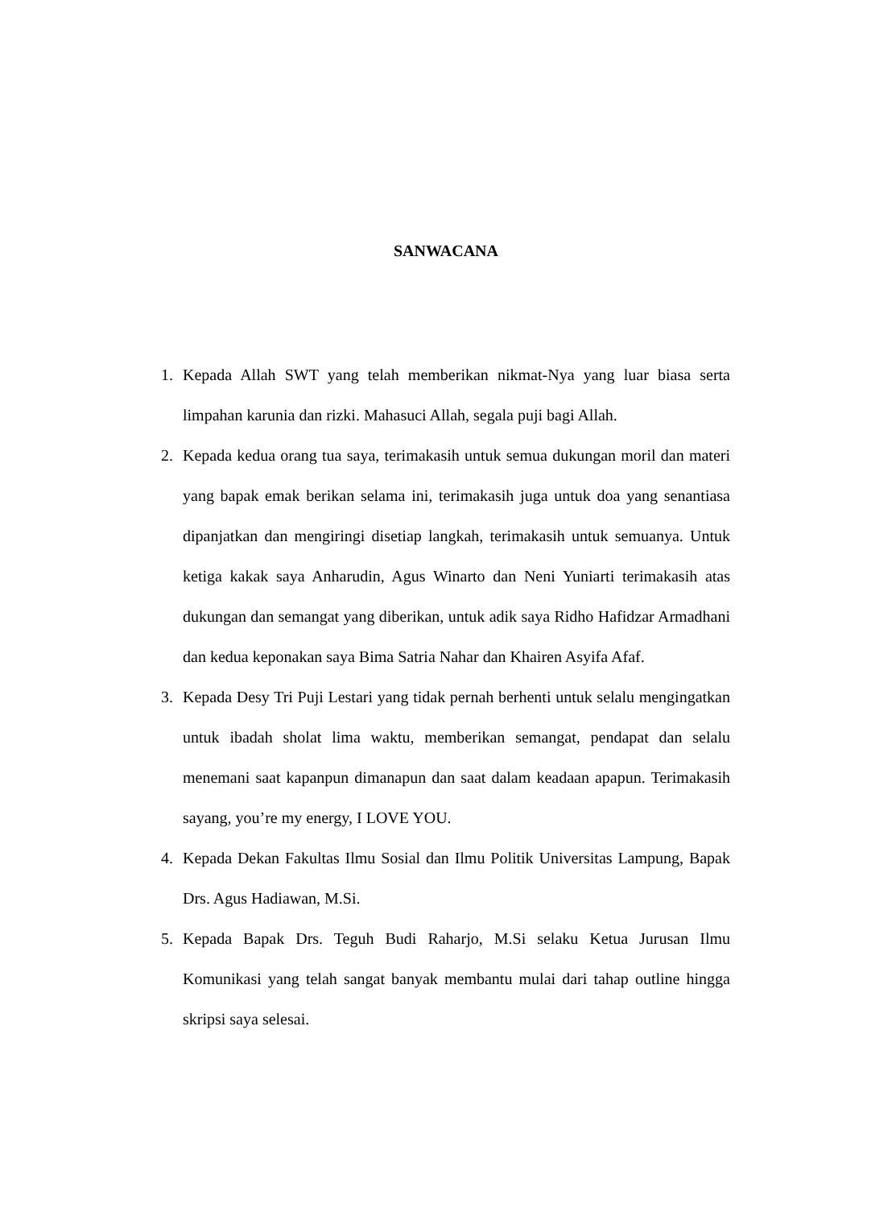SANWACANA
1. Kepada Allah SWT yang telah memberikan nikmat-Nya yang luar biasa serta limpahan karunia dan rizki. Mahasuci Allah, segala puji bagi Allah.
2. Kepada kedua orang tua saya, terimakasih untuk semua dukungan moril dan materi yang bapak emak berikan selama ini, terimakasih juga untuk doa yang senantiasa dipanjatkan dan mengiringi disetiap langkah, terimakasih untuk semuanya. Untuk ketiga kakak saya Anharudin, Agus Winarto dan Neni Yuniarti terimakasih atas dukungan dan semangat yang diberikan, untuk adik saya Ridho Hafidzar Armadhani dan kedua keponakan saya Bima Satria Nahar dan Khairen Asyifa Afaf.
3. Kepada Desy Tri Puji Lestari yang tidak pernah berhenti untuk selalu mengingatkan untuk ibadah sholat lima waktu, memberikan semangat, pendapat dan selalu menemani saat kapanpun dimanapun dan saat dalam keadaan apapun. Terimakasih sayang, you’re my energy, I LOVE YOU.
4. Kepada Dekan Fakultas Ilmu Sosial dan Ilmu Politik Universitas Lampung, Bapak Drs. Agus Hadiawan, M.Si.
5. Kepada Bapak Drs. Teguh Budi Raharjo, M.Si selaku Ketua Jurusan Ilmu Komunikasi yang telah sangat banyak membantu mulai dari tahap outline hingga skripsi saya selesai.